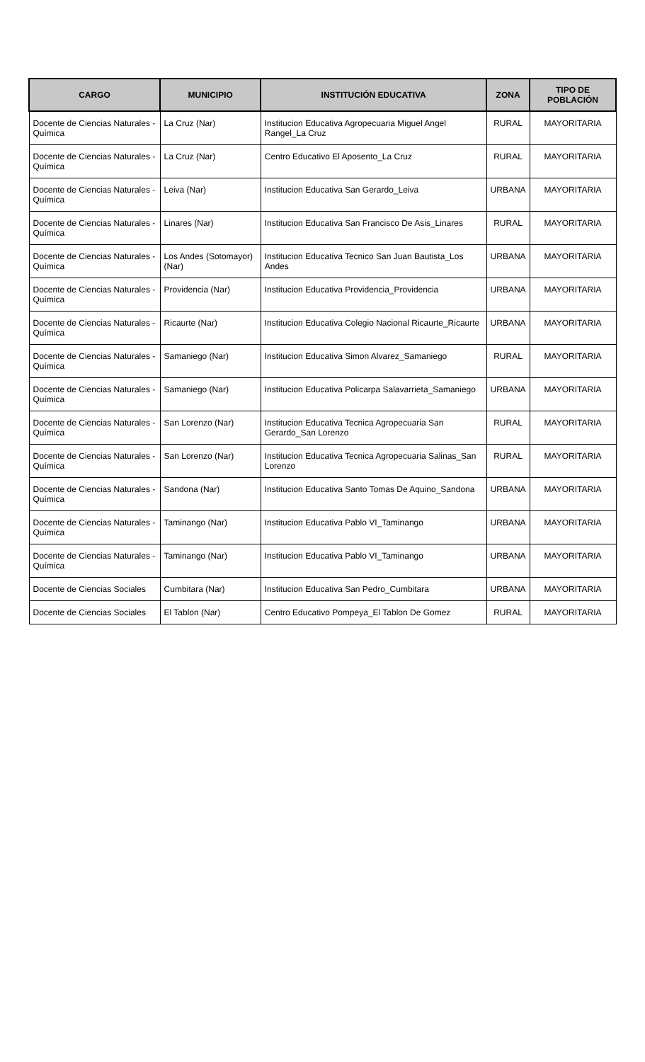| CARGO | MUNICIPIO | INSTITUCIÓN EDUCATIVA | ZONA | TIPO DE POBLACIÓN |
| --- | --- | --- | --- | --- |
| Docente de Ciencias Naturales - Química | La Cruz (Nar) | Institucion Educativa Agropecuaria Miguel Angel Rangel_La Cruz | RURAL | MAYORITARIA |
| Docente de Ciencias Naturales - Química | La Cruz (Nar) | Centro Educativo El Aposento_La Cruz | RURAL | MAYORITARIA |
| Docente de Ciencias Naturales - Química | Leiva (Nar) | Institucion Educativa San Gerardo_Leiva | URBANA | MAYORITARIA |
| Docente de Ciencias Naturales - Química | Linares (Nar) | Institucion Educativa San Francisco De Asis_Linares | RURAL | MAYORITARIA |
| Docente de Ciencias Naturales - Química | Los Andes (Sotomayor) (Nar) | Institucion Educativa Tecnico San Juan Bautista_Los Andes | URBANA | MAYORITARIA |
| Docente de Ciencias Naturales - Química | Providencia (Nar) | Institucion Educativa Providencia_Providencia | URBANA | MAYORITARIA |
| Docente de Ciencias Naturales - Química | Ricaurte (Nar) | Institucion Educativa Colegio Nacional Ricaurte_Ricaurte | URBANA | MAYORITARIA |
| Docente de Ciencias Naturales - Química | Samaniego (Nar) | Institucion Educativa Simon Alvarez_Samaniego | RURAL | MAYORITARIA |
| Docente de Ciencias Naturales - Química | Samaniego (Nar) | Institucion Educativa Policarpa Salavarrieta_Samaniego | URBANA | MAYORITARIA |
| Docente de Ciencias Naturales - Química | San Lorenzo (Nar) | Institucion Educativa Tecnica Agropecuaria San Gerardo_San Lorenzo | RURAL | MAYORITARIA |
| Docente de Ciencias Naturales - Química | San Lorenzo (Nar) | Institucion Educativa Tecnica Agropecuaria Salinas_San Lorenzo | RURAL | MAYORITARIA |
| Docente de Ciencias Naturales - Química | Sandona (Nar) | Institucion Educativa Santo Tomas De Aquino_Sandona | URBANA | MAYORITARIA |
| Docente de Ciencias Naturales - Química | Taminango (Nar) | Institucion Educativa Pablo VI_Taminango | URBANA | MAYORITARIA |
| Docente de Ciencias Naturales - Química | Taminango (Nar) | Institucion Educativa Pablo VI_Taminango | URBANA | MAYORITARIA |
| Docente de Ciencias Sociales | Cumbitara (Nar) | Institucion Educativa San Pedro_Cumbitara | URBANA | MAYORITARIA |
| Docente de Ciencias Sociales | El Tablon (Nar) | Centro Educativo Pompeya_El Tablon De Gomez | RURAL | MAYORITARIA |